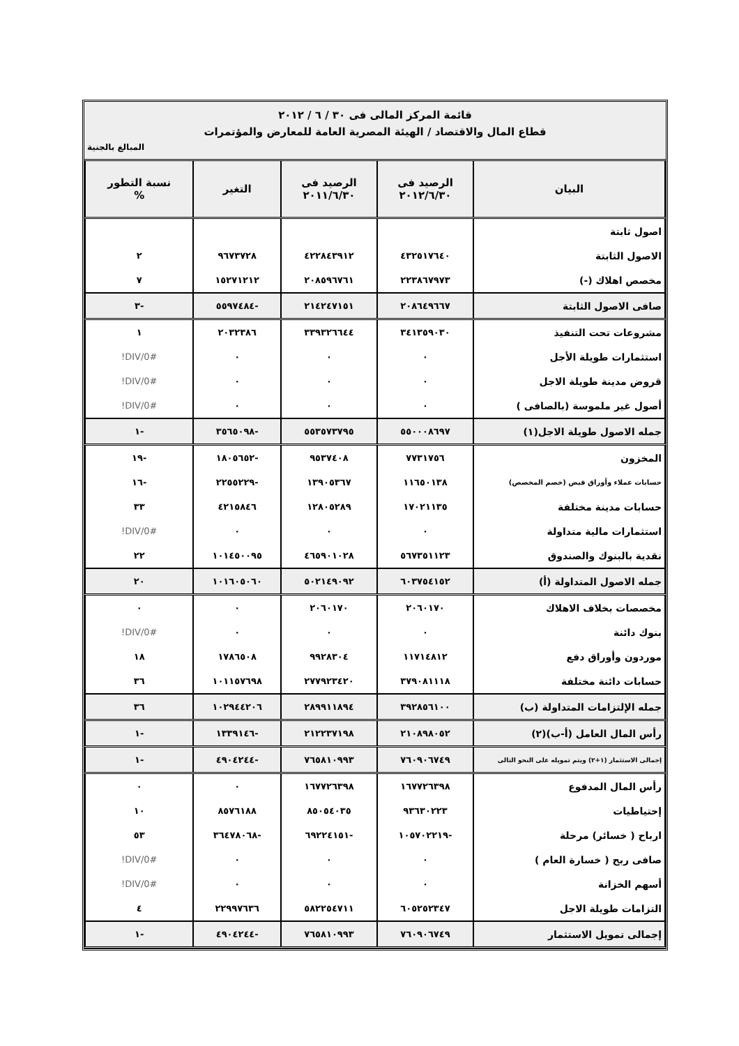قائمة المركز المالى فى ٣٠ / ٦ / ٢٠١٢
قطاع المال والاقتصاد / الهيئة المصرية العامة للمعارض والمؤتمرات
المبالغ بالجنية
| البيان | الرصيد فى ٢٠١٢/٦/٣٠ | الرصيد فى ٢٠١١/٦/٣٠ | التغير | نسبة التطور % |
| --- | --- | --- | --- | --- |
| اصول ثابتة | | | | |
| الاصول الثابتة | ٤٣٢٥١٧٦٤٠ | ٤٢٢٨٤٣٩١٢ | ٩٦٧٣٧٢٨ | ٢ |
| مخصص اهلاك (-) | ٢٢٣٨٦٧٩٧٣ | ٢٠٨٥٩٦٧٦١ | ١٥٢٧١٢١٢ | ٧ |
| صافى الاصول الثابتة | ٢٠٨٦٤٩٦٦٧ | ٢١٤٢٤٧١٥١ | -٥٥٩٧٤٨٤ | -٣ |
| مشروعات تحت التنفيذ | ٣٤١٣٥٩٠٣٠ | ٣٣٩٣٢٦٦٤٤ | ٢٠٣٢٣٨٦ | ١ |
| استثمارات طويلة الأجل | ٠ | ٠ | ٠ | #DIV/0! |
| قروض مدينة طويلة الاجل | ٠ | ٠ | ٠ | #DIV/0! |
| أصول غير ملموسة (بالصافى ) | ٠ | ٠ | ٠ | #DIV/0! |
| جمله الاصول طويلة الاجل(١) | ٥٥٠٠٠٨٦٩٧ | ٥٥٣٥٧٣٧٩٥ | -٣٥٦٥٠٩٨ | -١ |
| المخزون | ٧٧٣١٧٥٦ | ٩٥٣٧٤٠٨ | -١٨٠٥٦٥٢ | -١٩ |
| حسابات عملاء وأوراق قبض (خصم المخصص) | ١١٦٥٠١٣٨ | ١٣٩٠٥٣٦٧ | -٢٢٥٥٢٢٩ | -١٦ |
| حسابات مدينة مختلفة | ١٧٠٢١١٣٥ | ١٢٨٠٥٢٨٩ | ٤٢١٥٨٤٦ | ٣٣ |
| استثمارات مالية متداولة | ٠ | ٠ | ٠ | #DIV/0! |
| نقدية بالبنوك والصندوق | ٥٦٧٣٥١١٢٣ | ٤٦٥٩٠١٠٢٨ | ١٠١٤٥٠٠٩٥ | ٢٢ |
| جمله الاصول المتداولة (أ) | ٦٠٣٧٥٤١٥٢ | ٥٠٢١٤٩٠٩٢ | ١٠١٦٠٥٠٦٠ | ٢٠ |
| مخصصات بخلاف الاهلاك | ٢٠٦٠١٧٠ | ٢٠٦٠١٧٠ | ٠ | ٠ |
| بنوك دائنة | ٠ | ٠ | ٠ | #DIV/0! |
| موردون وأوراق دفع | ١١٧١٤٨١٢ | ٩٩٢٨٣٠٤ | ١٧٨٦٥٠٨ | ١٨ |
| حسابات دائنة مختلفة | ٣٧٩٠٨١١١٨ | ٢٧٧٩٢٣٤٢٠ | ١٠١١٥٧٦٩٨ | ٣٦ |
| جمله الإلتزامات المتداولة (ب) | ٣٩٢٨٥٦١٠٠ | ٢٨٩٩١١٨٩٤ | ١٠٢٩٤٤٢٠٦ | ٣٦ |
| رأس المال العامل (أ-ب)(٢) | ٢١٠٨٩٨٠٥٢ | ٢١٢٢٣٧١٩٨ | -١٣٣٩١٤٦ | -١ |
| إجمالى الاستثمار (١+٢) ويتم تمويله على النحو التالى | ٧٦٠٩٠٦٧٤٩ | ٧٦٥٨١٠٩٩٣ | -٤٩٠٤٢٤٤ | -١ |
| رأس المال المدفوع | ١٦٧٧٢٦٣٩٨ | ١٦٧٧٢٦٣٩٨ | ٠ | ٠ |
| إحتياطيات | ٩٣٦٣٠٢٢٣ | ٨٥٠٥٤٠٣٥ | ٨٥٧٦١٨٨ | ١٠ |
| ارباح ( خسائر) مرحلة | -١٠٥٧٠٢٢١٩ | -٦٩٢٢٤١٥١ | -٣٦٤٧٨٠٦٨ | ٥٣ |
| صافى ربح ( خسارة العام ) | ٠ | ٠ | ٠ | #DIV/0! |
| أسهم الخزانة | ٠ | ٠ | ٠ | #DIV/0! |
| التزامات طويلة الاجل | ٦٠٥٢٥٢٣٤٧ | ٥٨٢٢٥٤٧١١ | ٢٢٩٩٧٦٣٦ | ٤ |
| إجمالى تمويل الاستثمار | ٧٦٠٩٠٦٧٤٩ | ٧٦٥٨١٠٩٩٣ | -٤٩٠٤٢٤٤ | -١ |